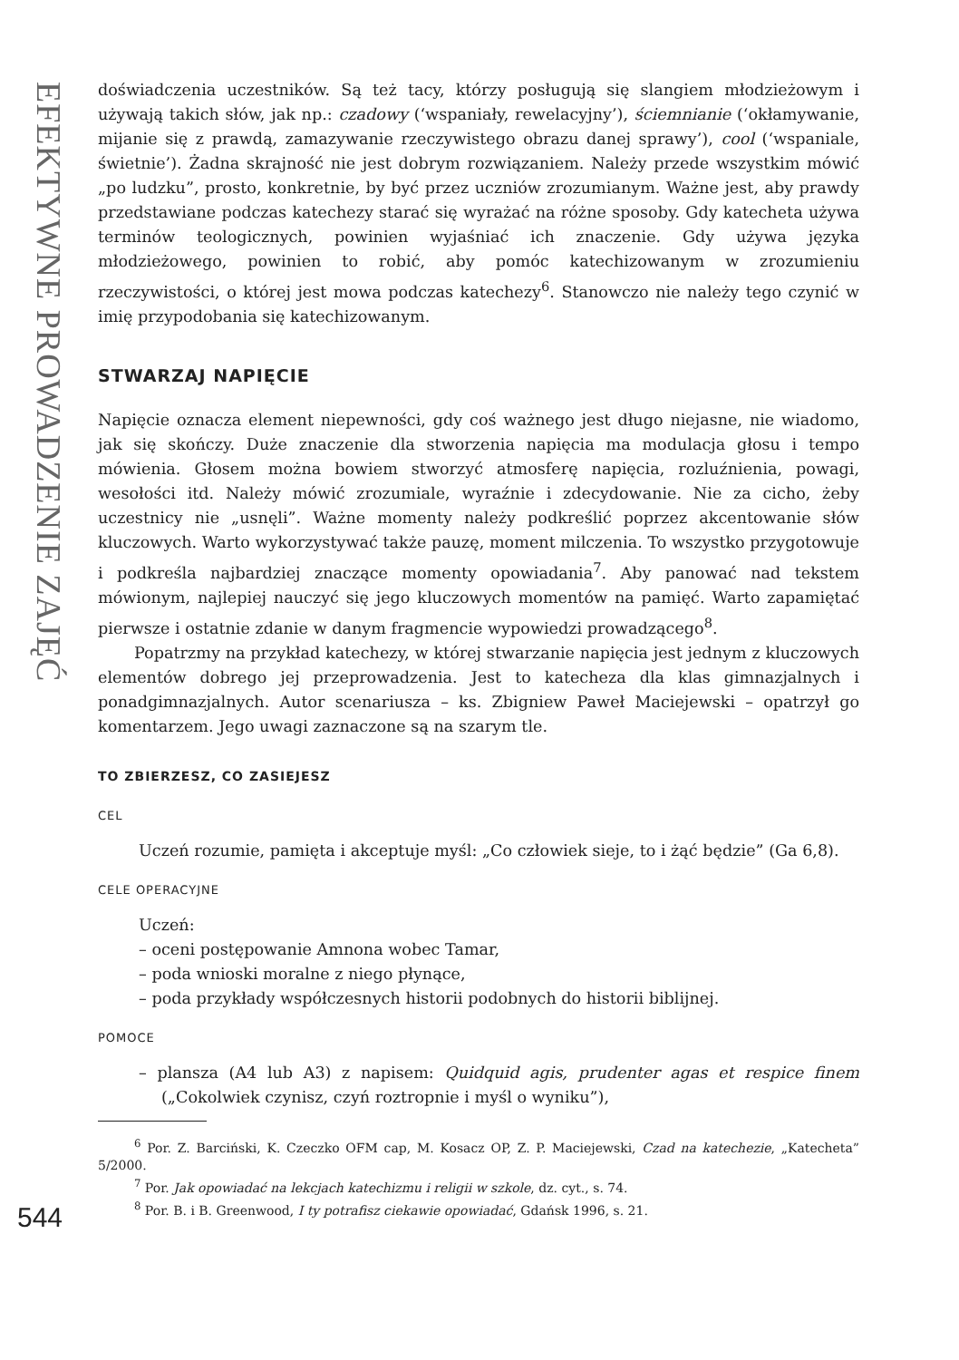EFEKTYWNE PROWADZENIE ZAJĘĆ
544
doświadczenia uczestników. Są też tacy, którzy posługują się slangiem młodzieżowym i używają takich słów, jak np.: czadowy (‘wspaniały, rewelacyjny’), ściemnianie (‘okłamywanie, mijanie się z prawdą, zamazywanie rzeczywistego obrazu danej sprawy’), cool (‘wspaniale, świetnie’). Żadna skrajność nie jest dobrym rozwiązaniem. Należy przede wszystkim mówić „po ludzku”, prosto, konkretnie, by być przez uczniów zrozumianym. Ważne jest, aby prawdy przedstawiane podczas katechezy starać się wyrażać na różne sposoby. Gdy katecheta używa terminów teologicznych, powinien wyjaśniać ich znaczenie. Gdy używa języka młodzieżowego, powinien to robić, aby pomóc katechizowanym w zrozumieniu rzeczywistości, o której jest mowa podczas katechezy<sup>6</sup>. Stanowczo nie należy tego czynić w imię przypodobania się katechizowanym.
STWARZAJ NAPIĘCIE
Napięcie oznacza element niepewności, gdy coś ważnego jest długo niejasne, nie wiadomo, jak się skończy. Duże znaczenie dla stworzenia napięcia ma modulacja głosu i tempo mówienia. Głosem można bowiem stworzyć atmosferę napięcia, rozluźnienia, powagi, wesołości itd. Należy mówić zrozumiale, wyraźnie i zdecydowanie. Nie za cicho, żeby uczestnicy nie „usnęli”. Ważne momenty należy podkreślić poprzez akcentowanie słów kluczowych. Warto wykorzystywać także pauzę, moment milczenia. To wszystko przygotowuje i podkreśla najbardziej znaczące momenty opowiadania<sup>7</sup>. Aby panować nad tekstem mówionym, najlepiej nauczyć się jego kluczowych momentów na pamięć. Warto zapamiętać pierwsze i ostatnie zdanie w danym fragmencie wypowiedzi prowadzącego<sup>8</sup>.
Popatrzmy na przykład katechezy, w której stwarzanie napięcia jest jednym z kluczowych elementów dobrego jej przeprowadzenia. Jest to katecheza dla klas gimnazjalnych i ponadgimnazjalnych. Autor scenariusza – ks. Zbigniew Paweł Maciejewski – opatrzył go komentarzem. Jego uwagi zaznaczone są na szarym tle.
TO ZBIERZESZ, CO ZASIEJESZ
CEL
Uczeń rozumie, pamięta i akceptuje myśl: „Co człowiek sieje, to i żąć będzie” (Ga 6,8).
CELE OPERACYJNE
Uczeń:
– oceni postępowanie Amnona wobec Tamar,
– poda wnioski moralne z niego płynące,
– poda przykłady współczesnych historii podobnych do historii biblijnej.
POMOCE
– plansza (A4 lub A3) z napisem: Quidquid agis, prudenter agas et respice finem („Cokolwiek czynisz, czyń roztropnie i myśl o wyniku”),
<sup>6</sup> Por. Z. Barciński, K. Czeczko OFM cap, M. Kosacz OP, Z. P. Maciejewski, Czad na katechezie, „Katecheta” 5/2000.
<sup>7</sup> Por. Jak opowiadać na lekcjach katechizmu i religii w szkole, dz. cyt., s. 74.
<sup>8</sup> Por. B. i B. Greenwood, I ty potrafisz ciekawie opowiadać, Gdańsk 1996, s. 21.